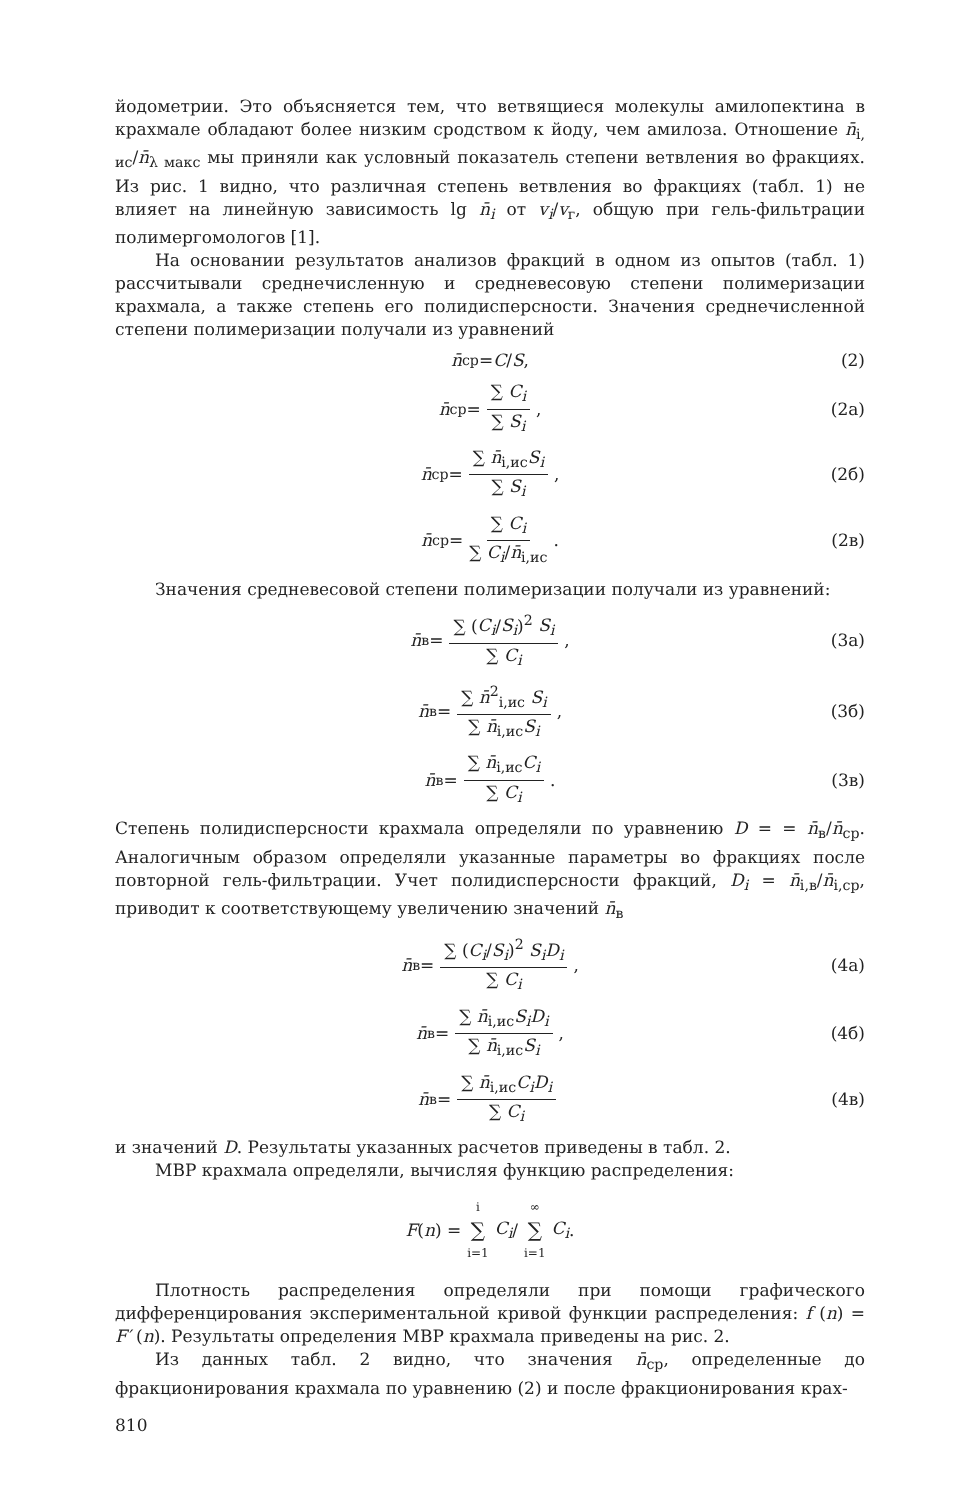йодометрии. Это объясняется тем, что ветвящиеся молекулы амилопектина в крахмале обладают более низким сродством к йоду, чем амилоза. Отношение n̄<sub>i, ис</sub>/n̄<sub>λ макс</sub> мы приняли как условный показатель степени ветвления во фракциях. Из рис. 1 видно, что различная степень ветвления во фракциях (табл. 1) не влияет на линейную зависимость lg n̄<sub>i</sub> от v<sub>i</sub>/v<sub>г</sub>, общую при гель-фильтрации полимергомологов [1].
На основании результатов анализов фракций в одном из опытов (табл. 1) рассчитывали среднечисленную и средневесовую степени полимеризации крахмала, а также степень его полидисперсности. Значения среднечисленной степени полимеризации получали из уравнений
n̄<sub>ср</sub> = C / S, (2)
n̄<sub>ср</sub> = ∑ C<sub>i</sub> ∑ S<sub>i</sub>, (2а)
n̄<sub>ср</sub> = ∑ n̄<sub>i,ис</sub>S<sub>i</sub> ∑ S<sub>i</sub>, (2б)
n̄<sub>ср</sub> = ∑ C<sub>i</sub> ∑ C<sub>i</sub>/n̄<sub>i,ис</sub>. (2в)
Значения средневесовой степени полимеризации получали из уравнений:
n̄<sub>в</sub> = ∑ (C<sub>i</sub>/S<sub>i</sub>)<sup>2</sup> S<sub>i</sub> ∑ C<sub>i</sub>, (3а)
n̄<sub>в</sub> = ∑ n̄<sup>2</sup><sub>i,ис</sub> S<sub>i</sub> ∑ n̄<sub>i,ис</sub>S<sub>i</sub>, (3б)
n̄<sub>в</sub> = ∑ n̄<sub>i,ис</sub>C<sub>i</sub> ∑ C<sub>i</sub>. (3в)
Степень полидисперсности крахмала определяли по уравнению D = = n̄<sub>в</sub>/n̄<sub>ср</sub>. Аналогичным образом определяли указанные параметры во фракциях после повторной гель-фильтрации. Учет полидисперсности фракций, D<sub>i</sub> = n̄<sub>i,в</sub>/n̄<sub>i,ср</sub>, приводит к соответствующему увеличению значений n̄<sub>в</sub>
n̄<sub>в</sub> = ∑ (C<sub>i</sub>/S<sub>i</sub>)<sup>2</sup> S<sub>i</sub>D<sub>i</sub> ∑ C<sub>i</sub>, (4а)
n̄<sub>в</sub> = ∑ n̄<sub>i,ис</sub>S<sub>i</sub>D<sub>i</sub> ∑ n̄<sub>i,ис</sub>S<sub>i</sub>, (4б)
n̄<sub>в</sub> = ∑ n̄<sub>i,ис</sub>C<sub>i</sub>D<sub>i</sub> ∑ C<sub>i</sub> (4в)
и значений D. Результаты указанных расчетов приведены в табл. 2.
МВР крахмала определяли, вычисляя функцию распределения:
F (n) = i ∑ i=1 C<sub>i</sub> / ∞ ∑ i=1 C<sub>i</sub> .
Плотность распределения определяли при помощи графического дифференцирования экспериментальной кривой функции распределения: f (n) = F′ (n). Результаты определения МВР крахмала приведены на рис. 2.
Из данных табл. 2 видно, что значения n̄<sub>ср</sub>, определенные до фракционирования крахмала по уравнению (2) и после фракционирования крах-
810